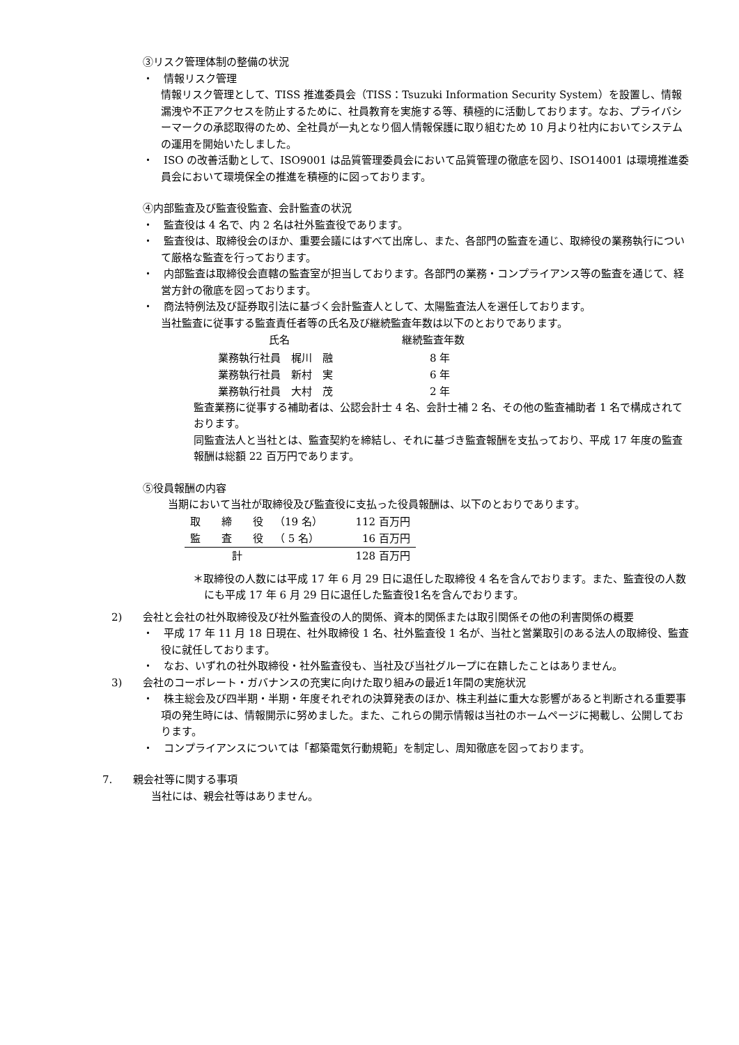③リスク管理体制の整備の状況
・　情報リスク管理
情報リスク管理として、TISS 推進委員会（TISS：Tsuzuki Information Security System）を設置し、情報漏洩や不正アクセスを防止するために、社員教育を実施する等、積極的に活動しております。なお、プライバシーマークの承認取得のため、全社員が一丸となり個人情報保護に取り組むため 10 月より社内においてシステムの運用を開始いたしました。
・　ISO の改善活動として、ISO9001 は品質管理委員会において品質管理の徹底を図り、ISO14001 は環境推進委員会において環境保全の推進を積極的に図っております。
④内部監査及び監査役監査、会計監査の状況
・　監査役は 4 名で、内 2 名は社外監査役であります。
・　監査役は、取締役会のほか、重要会議にはすべて出席し、また、各部門の監査を通じ、取締役の業務執行について厳格な監査を行っております。
・　内部監査は取締役会直轄の監査室が担当しております。各部門の業務・コンプライアンス等の監査を通じて、経営方針の徹底を図っております。
・　商法特例法及び証券取引法に基づく会計監査人として、太陽監査法人を選任しております。
当社監査に従事する監査責任者等の氏名及び継続監査年数は以下のとおりであります。
| 氏名 | 継続監査年数 |
| --- | --- |
| 業務執行社員 梶川 融 | 8 年 |
| 業務執行社員 新村 実 | 6 年 |
| 業務執行社員 大村 茂 | 2 年 |
監査業務に従事する補助者は、公認会計士 4 名、会計士補 2 名、その他の監査補助者 1 名で構成されております。
同監査法人と当社とは、監査契約を締結し、それに基づき監査報酬を支払っており、平成 17 年度の監査報酬は総額 22 百万円であります。
⑤役員報酬の内容
当期において当社が取締役及び監査役に支払った役員報酬は、以下のとおりであります。
| 取 締 役 | （19 名） | 112 百万円 |
| 監 査 役 | （ 5 名） | 16 百万円 |
| 計 | | 128 百万円 |
＊取締役の人数には平成 17 年 6 月 29 日に退任した取締役 4 名を含んでおります。また、監査役の人数にも平成 17 年 6 月 29 日に退任した監査役1名を含んでおります。
　2)　　会社と会社の社外取締役及び社外監査役の人的関係、資本的関係または取引関係その他の利害関係の概要
・　平成 17 年 11 月 18 日現在、社外取締役 1 名、社外監査役 1 名が、当社と営業取引のある法人の取締役、監査役に就任しております。
・　なお、いずれの社外取締役・社外監査役も、当社及び当社グループに在籍したことはありません。
　3)　　会社のコーポレート・ガバナンスの充実に向けた取り組みの最近1年間の実施状況
・　株主総会及び四半期・半期・年度それぞれの決算発表のほか、株主利益に重大な影響があると判断される重要事項の発生時には、情報開示に努めました。また、これらの開示情報は当社のホームページに掲載し、公開しております。
・　コンプライアンスについては「都築電気行動規範」を制定し、周知徹底を図っております。
7.　　親会社等に関する事項
当社には、親会社等はありません。